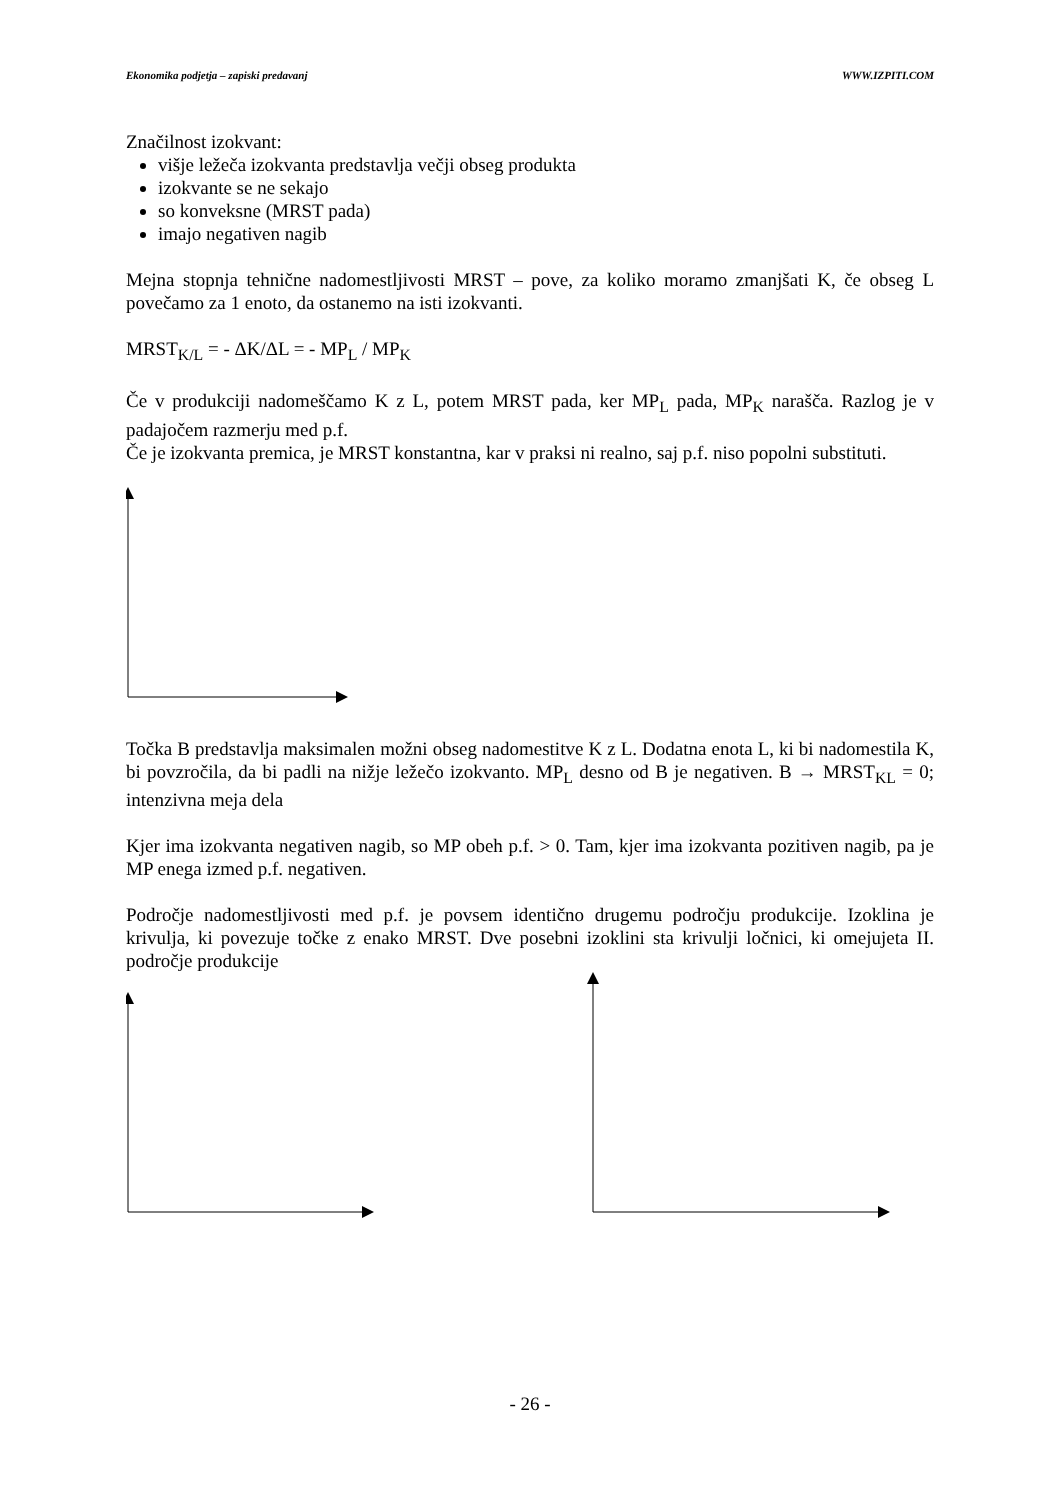Ekonomika podjetja – zapiski predavanj WWW.IZPITI.COM
Značilnost izokvant:
višje ležeča izokvanta predstavlja večji obseg produkta
izokvante se ne sekajo
so konveksne (MRST pada)
imajo negativen nagib
Mejna stopnja tehnične nadomestljivosti MRST – pove, za koliko moramo zmanjšati K, če obseg L povečamo za 1 enoto, da ostanemo na isti izokvanti.
MRST<sub>K/L</sub> = - ΔK/ΔL = - MP<sub>L</sub> / MP<sub>K</sub>
Če v produkciji nadomeščamo K z L, potem MRST pada, ker MP<sub>L</sub> pada, MP<sub>K</sub> narašča. Razlog je v padajočem razmerju med p.f.
Če je izokvanta premica, je MRST konstantna, kar v praksi ni realno, saj p.f. niso popolni substituti.
Točka B predstavlja maksimalen možni obseg nadomestitve K z L. Dodatna enota L, ki bi nadomestila K, bi povzročila, da bi padli na nižje ležečo izokvanto. MP<sub>L</sub> desno od B je negativen. B → MRST<sub>KL</sub> = 0; intenzivna meja dela
Kjer ima izokvanta negativen nagib, so MP obeh p.f. > 0. Tam, kjer ima izokvanta pozitiven nagib, pa je MP enega izmed p.f. negativen.
Področje nadomestljivosti med p.f. je povsem identično drugemu področju produkcije. Izoklina je krivulja, ki povezuje točke z enako MRST. Dve posebni izoklini sta krivulji ločnici, ki omejujeta II. področje produkcije
- 26 -